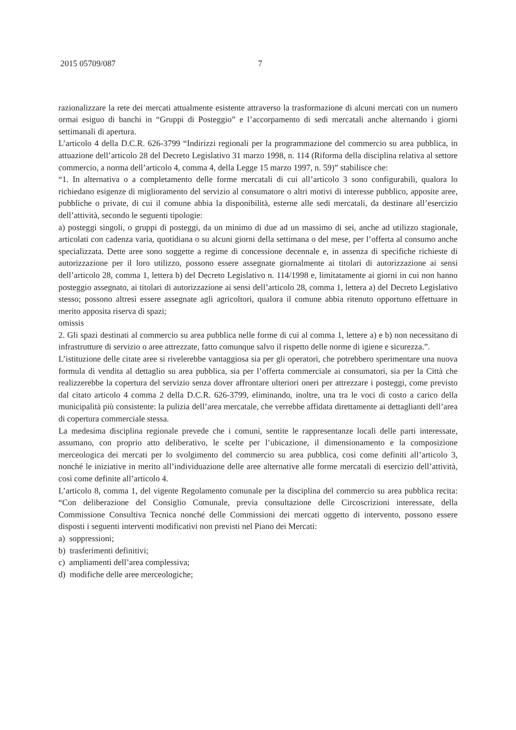2015 05709/087 7
razionalizzare la rete dei mercati attualmente esistente attraverso la trasformazione di alcuni mercati con un numero ormai esiguo di banchi in “Gruppi di Posteggio” e l’accorpamento di sedi mercatali anche alternando i giorni settimanali di apertura.
L’articolo 4 della D.C.R. 626-3799 “Indirizzi regionali per la programmazione del commercio su area pubblica, in attuazione dell’articolo 28 del Decreto Legislativo 31 marzo 1998, n. 114 (Riforma della disciplina relativa al settore commercio, a norma dell’articolo 4, comma 4, della Legge 15 marzo 1997, n. 59)” stabilisce che:
“1. In alternativa o a completamento delle forme mercatali di cui all’articolo 3 sono configurabili, qualora lo richiedano esigenze di miglioramento del servizio al consumatore o altri motivi di interesse pubblico, apposite aree, pubbliche o private, di cui il comune abbia la disponibilità, esterne alle sedi mercatali, da destinare all’esercizio dell’attività, secondo le seguenti tipologie:
a) posteggi singoli, o gruppi di posteggi, da un minimo di due ad un massimo di sei, anche ad utilizzo stagionale, articolati con cadenza varia, quotidiana o su alcuni giorni della settimana o del mese, per l’offerta al consumo anche specializzata. Dette aree sono soggette a regime di concessione decennale e, in assenza di specifiche richieste di autorizzazione per il loro utilizzo, possono essere assegnate giornalmente ai titolari di autorizzazione ai sensi dell’articolo 28, comma 1, lettera b) del Decreto Legislativo n. 114/1998 e, limitatamente ai giorni in cui non hanno posteggio assegnato, ai titolari di autorizzazione ai sensi dell’articolo 28, comma 1, lettera a) del Decreto Legislativo stesso; possono altresì essere assegnate agli agricoltori, qualora il comune abbia ritenuto opportuno effettuare in merito apposita riserva di spazi;
omissis
2. Gli spazi destinati al commercio su area pubblica nelle forme di cui al comma 1, lettere a) e b) non necessitano di infrastrutture di servizio o aree attrezzate, fatto comunque salvo il rispetto delle norme di igiene e sicurezza.”.
L’istituzione delle citate aree si rivelerebbe vantaggiosa sia per gli operatori, che potrebbero sperimentare una nuova formula di vendita al dettaglio su area pubblica, sia per l’offerta commerciale ai consumatori, sia per la Città che realizzerebbe la copertura del servizio senza dover affrontare ulteriori oneri per attrezzare i posteggi, come previsto dal citato articolo 4 comma 2 della D.C.R. 626-3799, eliminando, inoltre, una tra le voci di costo a carico della municipalità più consistente: la pulizia dell’area mercatale, che verrebbe affidata direttamente ai dettaglianti dell’area di copertura commerciale stessa.
La medesima disciplina regionale prevede che i comuni, sentite le rappresentanze locali delle parti interessate, assumano, con proprio atto deliberativo, le scelte per l’ubicazione, il dimensionamento e la composizione merceologica dei mercati per lo svolgimento del commercio su area pubblica, così come definiti all’articolo 3, nonché le iniziative in merito all’individuazione delle aree alternative alle forme mercatali di esercizio dell’attività, così come definite all’articolo 4.
L’articolo 8, comma 1, del vigente Regolamento comunale per la disciplina del commercio su area pubblica recita: “Con deliberazione del Consiglio Comunale, previa consultazione delle Circoscrizioni interessate, della Commissione Consultiva Tecnica nonché delle Commissioni dei mercati oggetto di intervento, possono essere disposti i seguenti interventi modificativi non previsti nel Piano dei Mercati:
a) soppressioni;
b) trasferimenti definitivi;
c) ampliamenti dell’area complessiva;
d) modifiche delle aree merceologiche;